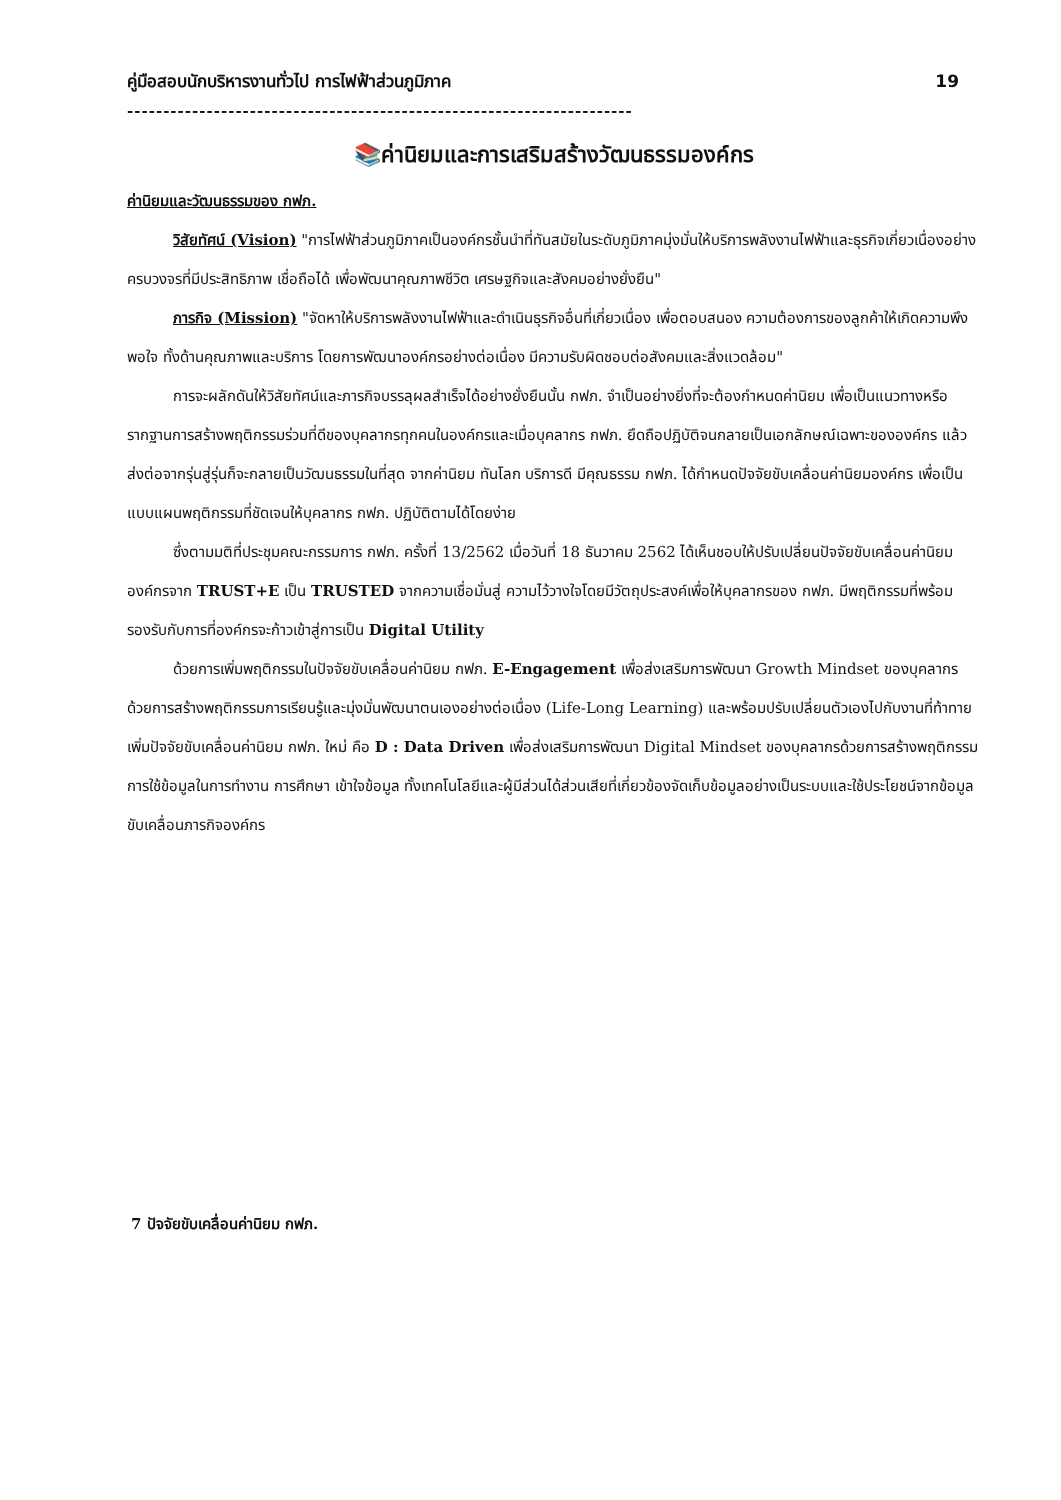คู่มือสอบนักบริหารงานทั่วไป การไฟฟ้าส่วนภูมิภาค 19
----------------------------------------------------------------------
📚ค่านิยมและการเสริมสร้างวัฒนธรรมองค์กร
ค่านิยมและวัฒนธรรมของ กฟภ.
วิสัยทัศน์ (Vision) "การไฟฟ้าส่วนภูมิภาคเป็นองค์กรชั้นนำที่ทันสมัยในระดับภูมิภาคมุ่งมั่นให้บริการพลังงานไฟฟ้าและธุรกิจเกี่ยวเนื่องอย่างครบวงจรที่มีประสิทธิภาพ เชื่อถือได้ เพื่อพัฒนาคุณภาพชีวิต เศรษฐกิจและสังคมอย่างยั่งยืน"
ภารกิจ (Mission) "จัดหาให้บริการพลังงานไฟฟ้าและดำเนินธุรกิจอื่นที่เกี่ยวเนื่อง เพื่อตอบสนอง ความต้องการของลูกค้าให้เกิดความพึงพอใจ ทั้งด้านคุณภาพและบริการ โดยการพัฒนาองค์กรอย่างต่อเนื่อง มีความรับผิดชอบต่อสังคมและสิ่งแวดล้อม"
การจะผลักดันให้วิสัยทัศน์และภารกิจบรรลุผลสำเร็จได้อย่างยั่งยืนนั้น กฟภ. จำเป็นอย่างยิ่งที่จะต้องกำหนดค่านิยม เพื่อเป็นแนวทางหรือรากฐานการสร้างพฤติกรรมร่วมที่ดีของบุคลากรทุกคนในองค์กรและเมื่อบุคลากร กฟภ. ยึดถือปฏิบัติจนกลายเป็นเอกลักษณ์เฉพาะขององค์กร แล้วส่งต่อจากรุ่นสู่รุ่นก็จะกลายเป็นวัฒนธรรมในที่สุด จากค่านิยม ทันโลก บริการดี มีคุณธรรม กฟภ. ได้กำหนดปัจจัยขับเคลื่อนค่านิยมองค์กร เพื่อเป็นแบบแผนพฤติกรรมที่ชัดเจนให้บุคลากร กฟภ. ปฏิบัติตามได้โดยง่าย
ซึ่งตามมติที่ประชุมคณะกรรมการ กฟภ. ครั้งที่ 13/2562 เมื่อวันที่ 18 ธันวาคม 2562 ได้เห็นชอบให้ปรับเปลี่ยนปัจจัยขับเคลื่อนค่านิยมองค์กรจาก TRUST+E เป็น TRUSTED จากความเชื่อมั่นสู่ ความไว้วางใจโดยมีวัตถุประสงค์เพื่อให้บุคลากรของ กฟภ. มีพฤติกรรมที่พร้อมรองรับกับการที่องค์กรจะก้าวเข้าสู่การเป็น Digital Utility
ด้วยการเพิ่มพฤติกรรมในปัจจัยขับเคลื่อนค่านิยม กฟภ. E-Engagement เพื่อส่งเสริมการพัฒนา Growth Mindset ของบุคลากรด้วยการสร้างพฤติกรรมการเรียนรู้และมุ่งมั่นพัฒนาตนเองอย่างต่อเนื่อง (Life-Long Learning) และพร้อมปรับเปลี่ยนตัวเองไปกับงานที่ท้าทาย
เพิ่มปัจจัยขับเคลื่อนค่านิยม กฟภ. ใหม่ คือ D : Data Driven เพื่อส่งเสริมการพัฒนา Digital Mindset ของบุคลากรด้วยการสร้างพฤติกรรมการใช้ข้อมูลในการทำงาน การศึกษา เข้าใจข้อมูล ทั้งเทคโนโลยีและผู้มีส่วนได้ส่วนเสียที่เกี่ยวข้องจัดเก็บข้อมูลอย่างเป็นระบบและใช้ประโยชน์จากข้อมูลขับเคลื่อนภารกิจองค์กร
7 ปัจจัยขับเคลื่อนค่านิยม กฟภ.